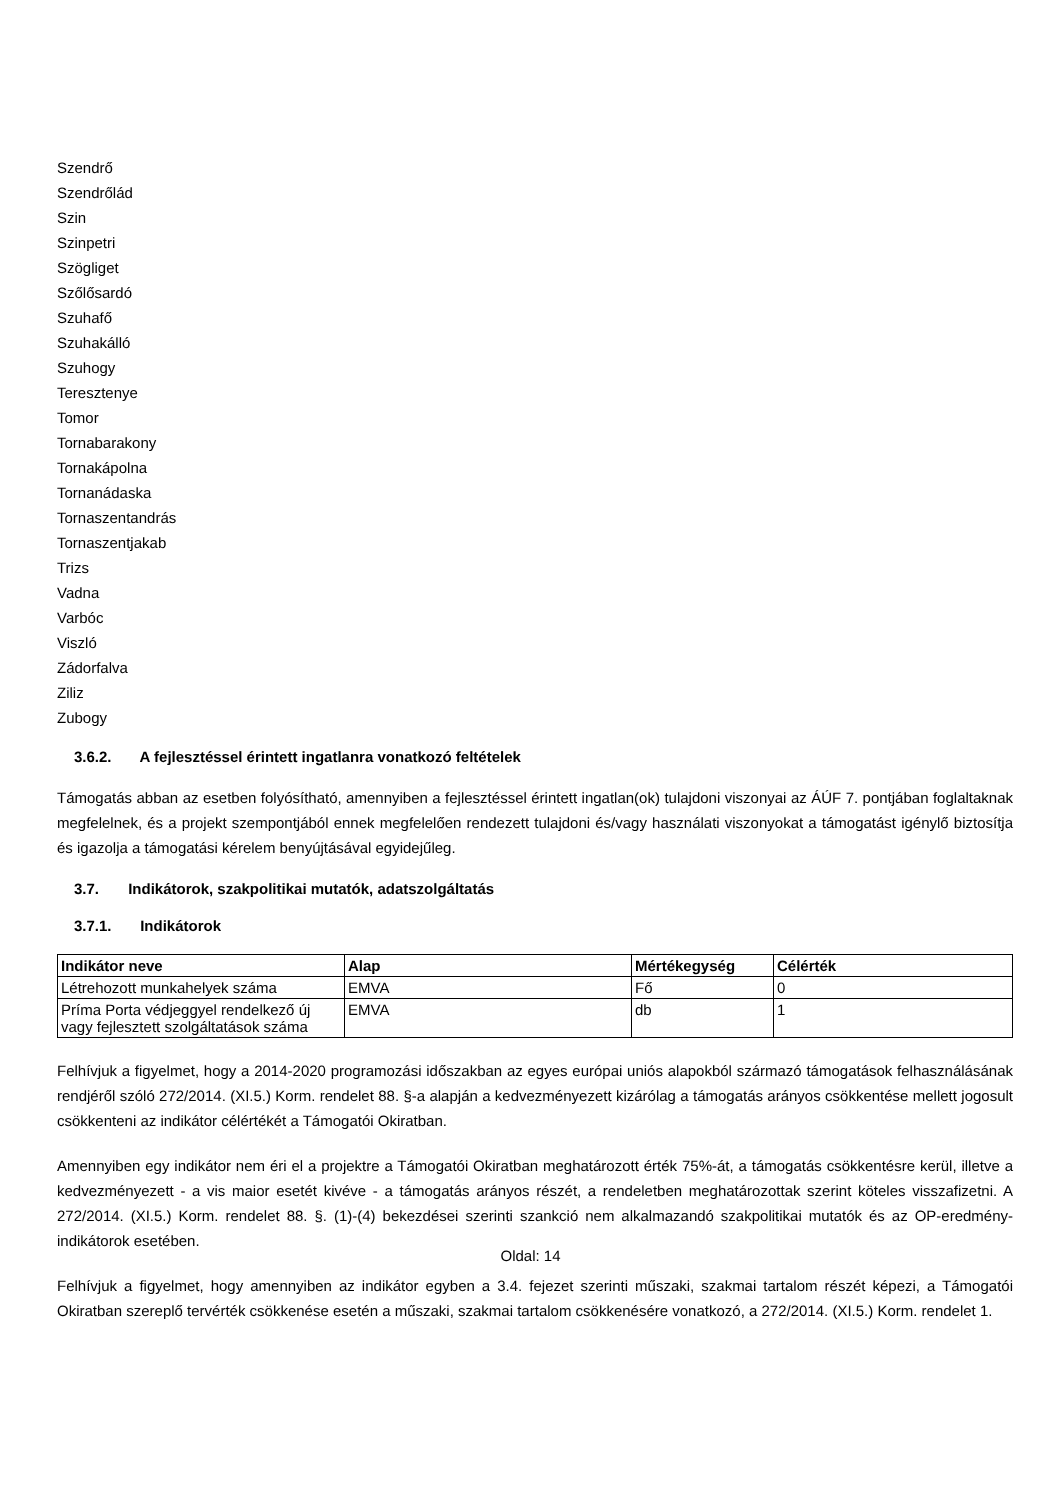Szendrő
Szendrőlád
Szin
Szinpetri
Szögliget
Szőlősardó
Szuhafő
Szuhakálló
Szuhogy
Teresztenye
Tomor
Tornabarakony
Tornakápolna
Tornanádaska
Tornaszentandrás
Tornaszentjakab
Trizs
Vadna
Varbóc
Viszló
Zádorfalva
Ziliz
Zubogy
3.6.2. A fejlesztéssel érintett ingatlanra vonatkozó feltételek
Támogatás abban az esetben folyósítható, amennyiben a fejlesztéssel érintett ingatlan(ok) tulajdoni viszonyai az ÁÚF 7. pontjában foglaltaknak megfelelnek, és a projekt szempontjából ennek megfelelően rendezett tulajdoni és/vagy használati viszonyokat a támogatást igénylő biztosítja és igazolja a támogatási kérelem benyújtásával egyidejűleg.
3.7. Indikátorok, szakpolitikai mutatók, adatszolgáltatás
3.7.1. Indikátorok
| Indikátor neve | Alap | Mértékegység | Célérték |
| --- | --- | --- | --- |
| Létrehozott munkahelyek száma | EMVA | Fő | 0 |
| Príma Porta védjeggyel rendelkező új vagy fejlesztett szolgáltatások száma | EMVA | db | 1 |
Felhívjuk a figyelmet, hogy a 2014-2020 programozási időszakban az egyes európai uniós alapokból származó támogatások felhasználásának rendjéről szóló 272/2014. (XI.5.) Korm. rendelet 88. §-a alapján a kedvezményezett kizárólag a támogatás arányos csökkentése mellett jogosult csökkenteni az indikátor célértékét a Támogatói Okiratban.
Amennyiben egy indikátor nem éri el a projektre a Támogatói Okiratban meghatározott érték 75%-át, a támogatás csökkentésre kerül, illetve a kedvezményezett - a vis maior esetét kivéve - a támogatás arányos részét, a rendeletben meghatározottak szerint köteles visszafizetni. A 272/2014. (XI.5.) Korm. rendelet 88. §. (1)-(4) bekezdései szerinti szankció nem alkalmazandó szakpolitikai mutatók és az OP-eredmény-indikátorok esetében.
Felhívjuk a figyelmet, hogy amennyiben az indikátor egyben a 3.4. fejezet szerinti műszaki, szakmai tartalom részét képezi, a Támogatói Okiratban szereplő tervérték csökkenése esetén a műszaki, szakmai tartalom csökkenésére vonatkozó, a 272/2014. (XI.5.) Korm. rendelet 1.
Oldal: 14